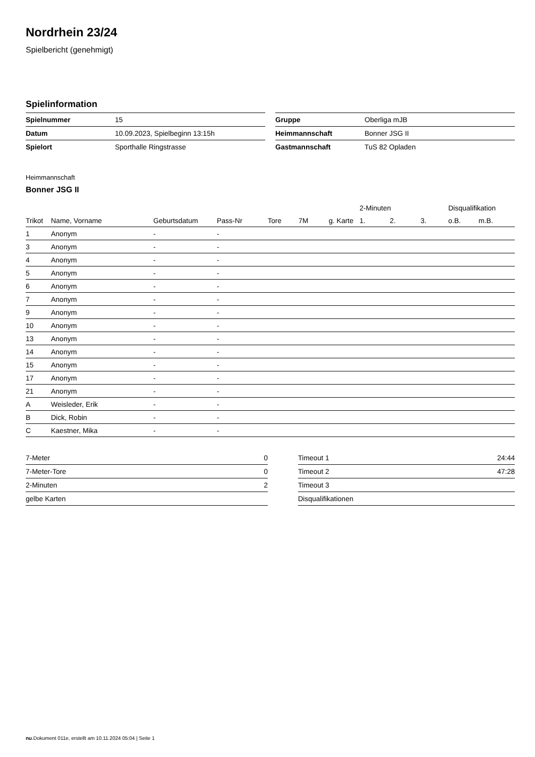Nordrhein 23/24
Spielbericht (genehmigt)
Spielinformation
| Spielnummer | 15 |
| Datum | 10.09.2023, Spielbeginn 13:15h |
| Spielort | Sporthalle Ringstrasse |
| Gruppe | Oberliga mJB |
| Heimmannschaft | Bonner JSG II |
| Gastmannschaft | TuS 82 Opladen |
Heimmannschaft
Bonner JSG II
| | | | | | | | 2-Minuten | | | Disqualifikation | |
| --- | --- | --- | --- | --- | --- | --- | --- | --- | --- | --- | --- |
| Trikot | Name, Vorname | Geburtsdatum | Pass-Nr | Tore | 7M | g. Karte | 1. | 2. | 3. | o.B. | m.B. |
| 1 | Anonym | - | - | | | | | | | | |
| 3 | Anonym | - | - | | | | | | | | |
| 4 | Anonym | - | - | | | | | | | | |
| 5 | Anonym | - | - | | | | | | | | |
| 6 | Anonym | - | - | | | | | | | | |
| 7 | Anonym | - | - | | | | | | | | |
| 9 | Anonym | - | - | | | | | | | | |
| 10 | Anonym | - | - | | | | | | | | |
| 13 | Anonym | - | - | | | | | | | | |
| 14 | Anonym | - | - | | | | | | | | |
| 15 | Anonym | - | - | | | | | | | | |
| 17 | Anonym | - | - | | | | | | | | |
| 21 | Anonym | - | - | | | | | | | | |
| A | Weisleder, Erik | - | - | | | | | | | | |
| B | Dick, Robin | - | - | | | | | | | | |
| C | Kaestner, Mika | - | - | | | | | | | | |
| 7-Meter | 0 |
| 7-Meter-Tore | 0 |
| 2-Minuten | 2 |
| gelbe Karten | |
| Timeout 1 | 24:44 |
| Timeout 2 | 47:28 |
| Timeout 3 | |
| Disqualifikationen | |
nu.Dokument 011e, erstellt am 10.11.2024 05:04 | Seite 1